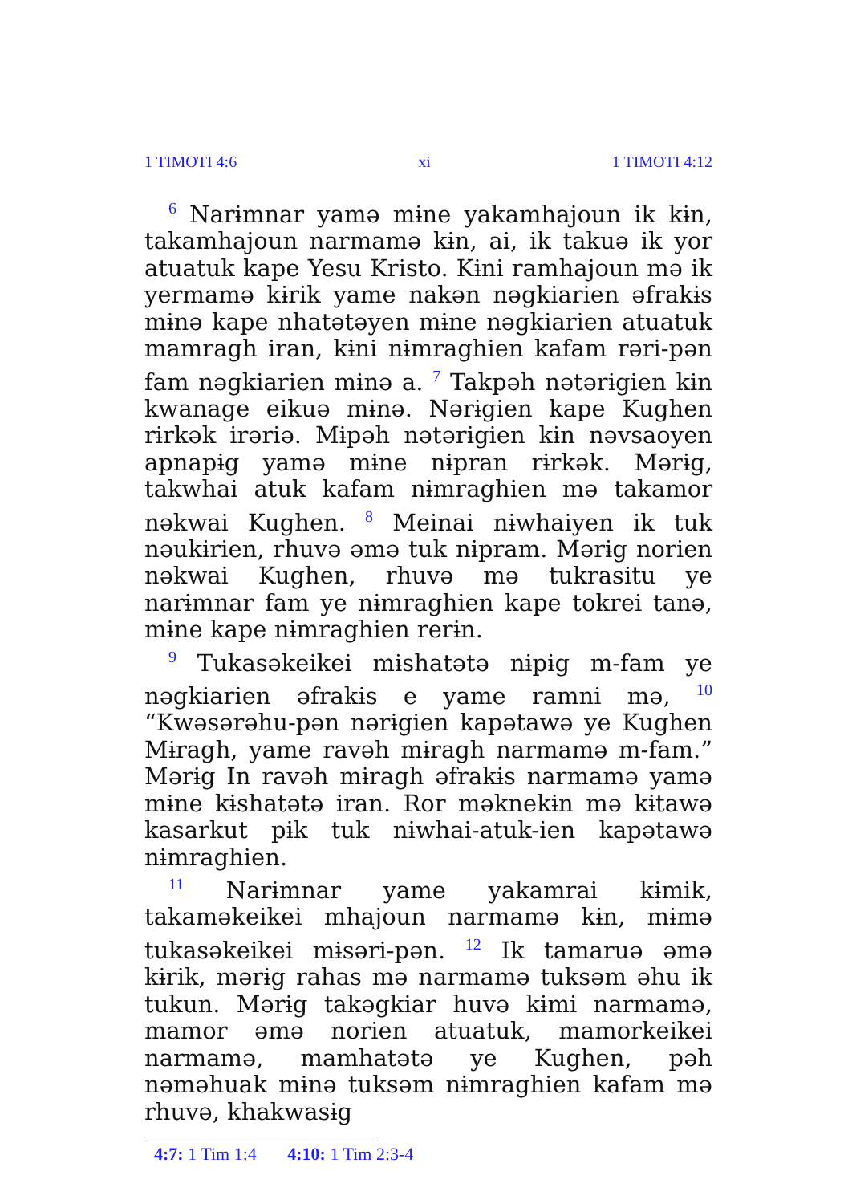1 TIMOTI 4:6 xi 1 TIMOTI 4:12
<sup>6</sup> Narɨmnar yamə mɨne yakamhajoun ik kɨn, takamhajoun narmamə kɨn, ai, ik takuə ik yor atuatuk kape Yesu Kristo. Kɨni ramhajoun mə ik yermamə kɨrik yame nakən nəgkiarien əfrakɨs mɨnə kape nhatətəyen mɨne nəgkiarien atuatuk mamragh iran, kɨni nɨmraghien kafam rəri-pən fam nəgkiarien mɨnə a. <sup>7</sup> Takpəh nətərɨgien kɨn kwanage eikuə mɨnə. Nərɨgien kape Kughen rɨrkək irəriə. Mɨpəh nətərɨgien kɨn nəvsaoyen apnapɨg yamə mɨne nɨpran rɨrkək. Mərɨg, takwhai atuk kafam nɨmraghien mə takamor nəkwai Kughen. <sup>8</sup> Meinai nɨwhaiyen ik tuk nəukɨrien, rhuvə əmə tuk nɨpram. Mərɨg norien nəkwai Kughen, rhuvə mə tukrasitu ye narɨmnar fam ye nɨmraghien kape tokrei tanə, mɨne kape nɨmraghien rerɨn.
<sup>9</sup> Tukasəkeikei mɨshatətə nɨpɨg m-fam ye nəgkiarien əfrakɨs e yame ramni mə, <sup>10</sup> “Kwəsərəhu-pən nərɨgien kapətawə ye Kughen Mɨragh, yame ravəh mɨragh narmamə m-fam.” Mərɨg In ravəh mɨragh əfrakɨs narmamə yamə mɨne kɨshatətə iran. Ror məknekɨn mə kɨtawə kasarkut pɨk tuk nɨwhai-atuk-ien kapətawə nɨmraghien.
<sup>11</sup> Narɨmnar yame yakamrai kɨmik, takaməkeikei mhajoun narmamə kɨn, mɨmə tukasəkeikei mɨsəri-pən. <sup>12</sup> Ik tamaruə əmə kɨrik, mərɨg rahas mə narmamə tuksəm əhu ik tukun. Mərɨg takəgkiar huvə kɨmi narmamə, mamor əmə norien atuatuk, mamorkeikei narmamə, mamhatətə ye Kughen, pəh nəməhuak mɨnə tuksəm nɨmraghien kafam mə rhuvə, khakwasɨg
4:7: 1 Tim 1:4 4:10: 1 Tim 2:3-4